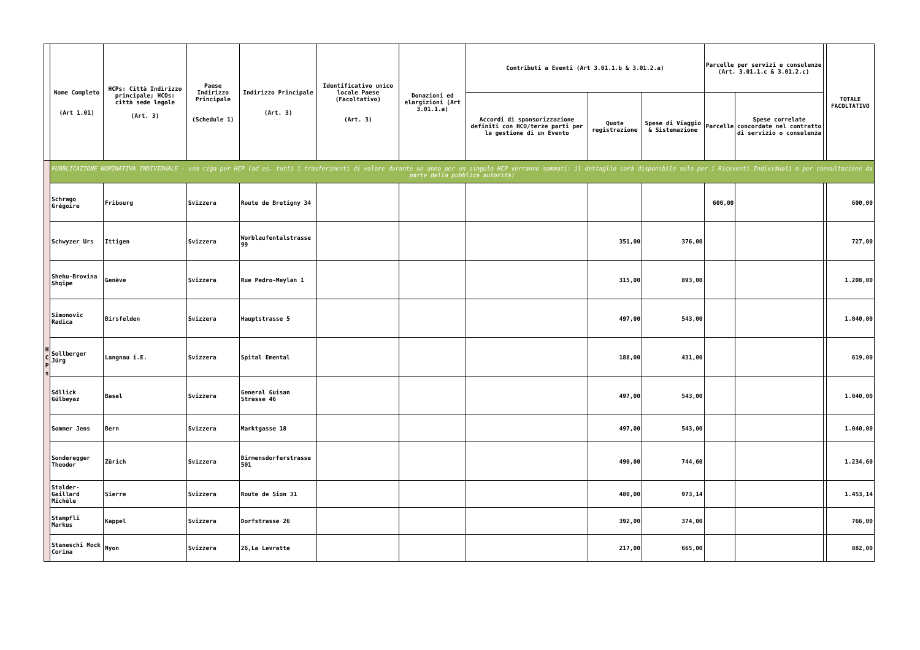| | Nome Completo (Art 1.01) | HCPs: Città Indirizzo principale; HCOs: città sede legale (Art. 3) | Paese Indirizzo Principale (Schedule 1) | Indirizzo Principale (Art. 3) | Identificativo unico locale Paese (Facoltativo) (Art. 3) | Donazioni ed elargizioni (Art 3.01.1.a) | Contributi a Eventi (Art 3.01.1.b & 3.01.2.a) | | | Parcelle per servizi e consulenze (Art. 3.01.1.c & 3.01.2.c) | | | TOTALE FACOLTATIVO |
| --- | --- | --- | --- | --- | --- | --- | --- | --- | --- | --- | --- | --- | --- |
| | | | | | | | Accordi di sponsorizzazione definiti con HCO/terze parti per la gestione di un Evento | Quote registrazione | Spese di Viaggio & Sistemazione | Parcelle | Spese correlate concordate nel contratto di servizio o consulenza | | |
| H C P s | PUBBLICAZIONE NOMINATIVA INDIVIDUALE - una riga per HCP (ad es. tutti i trasferimenti di valore durante un anno per un singolo HCP verranno sommati: il dettaglio sarà disponibile solo per i Riceventi Individuali o per consultazione da parte della pubblica autorità) | | | | | | | | | | | | |
| | Schrago Grégoire | Fribourg | Svizzera | Route de Bretigny 34 | | | | | | 600,00 | | | 600,00 |
| | Schwyzer Urs | Ittigen | Svizzera | Worblaufentalstrasse 99 | | | | 351,00 | 376,00 | | | | 727,00 |
| | Shehu-Brovina Shqipe | Genève | Svizzera | Rue Pedro-Meylan 1 | | | | 315,00 | 893,00 | | | | 1.208,00 |
| | Simonovic Radica | Birsfelden | Svizzera | Hauptstrasse 5 | | | | 497,00 | 543,00 | | | | 1.040,00 |
| | Sollberger Jürg | Langnau i.E. | Svizzera | Spital Emental | | | | 188,00 | 431,00 | | | | 619,00 |
| | Söllick Gülbeyaz | Basel | Svizzera | General Guisan Strasse 46 | | | | 497,00 | 543,00 | | | | 1.040,00 |
| | Sommer Jens | Bern | Svizzera | Marktgasse 18 | | | | 497,00 | 543,00 | | | | 1.040,00 |
| | Sonderegger Theodor | Zürich | Svizzera | Birmensdorferstrasse 501 | | | | 490,00 | 744,60 | | | | 1.234,60 |
| | Stalder-Gaillard Michèle | Sierre | Svizzera | Route de Sion 31 | | | | 480,00 | 973,14 | | | | 1.453,14 |
| | Stampfli Markus | Kappel | Svizzera | Dorfstrasse 26 | | | | 392,00 | 374,00 | | | | 766,00 |
| | Staneschi Mock Corina | Nyon | Svizzera | 26,La Levratte | | | | 217,00 | 665,00 | | | | 882,00 |